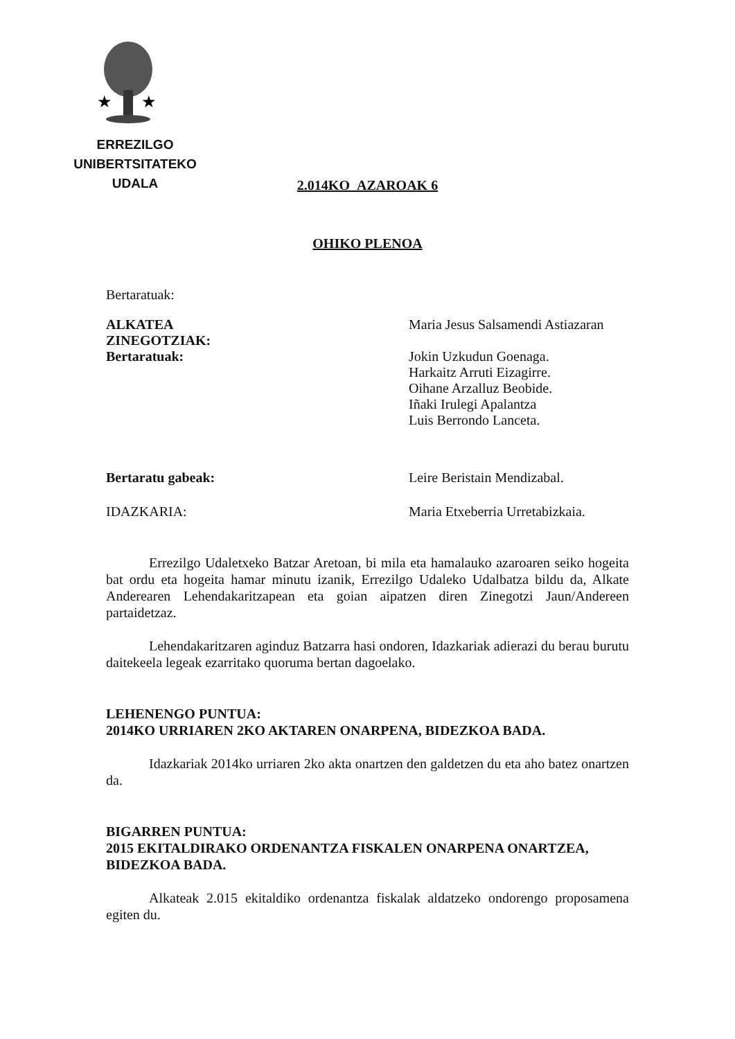★
★
ERREZILGO UNIBERTSITATEKO
UDALA
2.014KO AZAROAK 6
OHIKO PLENOA
Bertaratuak:
ALKATEA
ZINEGOTZIAK:
Bertaratuak:
Maria Jesus Salsamendi Astiazaran
Jokin Uzkudun Goenaga.
Harkaitz Arruti Eizagirre.
Oihane Arzalluz Beobide.
Iñaki Irulegi Apalantza
Luis Berrondo Lanceta.
Bertaratu gabeak: Leire Beristain Mendizabal.
IDAZKARIA: Maria Etxeberria Urretabizkaia.
Errezilgo Udaletxeko Batzar Aretoan, bi mila eta hamalauko azaroaren seiko hogeita bat ordu eta hogeita hamar minutu izanik, Errezilgo Udaleko Udalbatza bildu da, Alkate Anderearen Lehendakaritzapean eta goian aipatzen diren Zinegotzi Jaun/Andereen partaidetzaz.
Lehendakaritzaren aginduz Batzarra hasi ondoren, Idazkariak adierazi du berau burutu daitekeela legeak ezarritako quoruma bertan dagoelako.
LEHENENGO PUNTUA:
2014KO URRIAREN 2KO AKTAREN ONARPENA, BIDEZKOA BADA.
Idazkariak 2014ko urriaren 2ko akta onartzen den galdetzen du eta aho batez onartzen da.
BIGARREN PUNTUA:
2015 EKITALDIRAKO ORDENANTZA FISKALEN ONARPENA ONARTZEA, BIDEZKOA BADA.
Alkateak 2.015 ekitaldiko ordenantza fiskalak aldatzeko ondorengo proposamena egiten du.